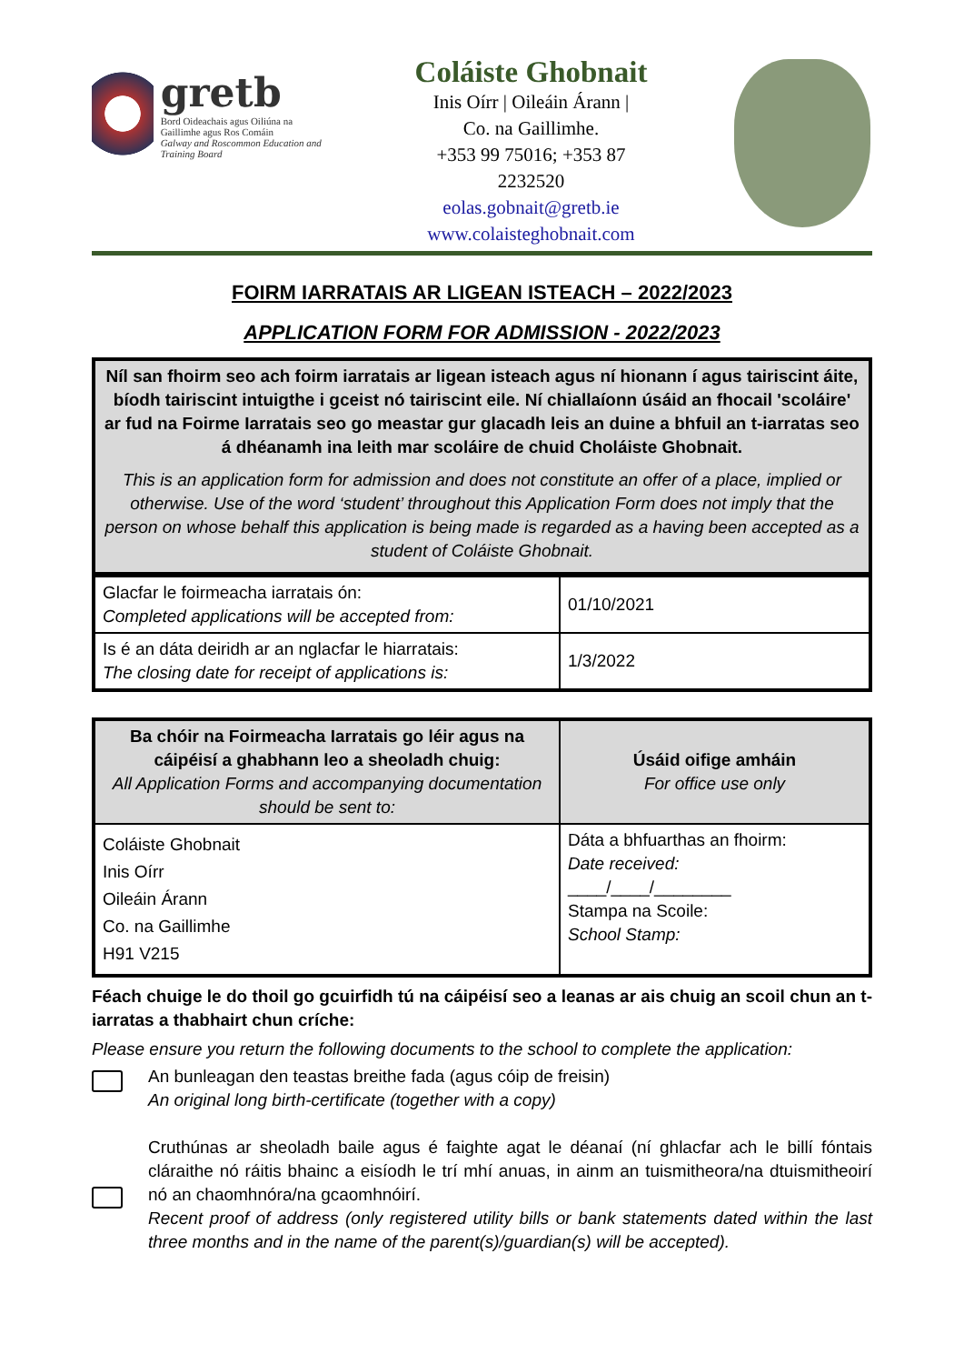gretb
Bord Oideachais agus Oiliúna na Gaillimhe agus Ros Comáin
Galway and Roscommon Education and Training Board
Coláiste Ghobnait
Inis Oírr | Oileáin Árann |
Co. na Gaillimhe.
+353 99 75016; +353 87 2232520
eolas.gobnait@gretb.ie
www.colaisteghobnait.com
FOIRM IARRATAIS AR LIGEAN ISTEACH – 2022/2023
APPLICATION FORM FOR ADMISSION - 2022/2023
Níl san fhoirm seo ach foirm iarratais ar ligean isteach agus ní hionann í agus tairiscint áite, bíodh tairiscint intuigthe i gceist nó tairiscint eile. Ní chiallaíonn úsáid an fhocail 'scoláire' ar fud na Foirme Iarratais seo go meastar gur glacadh leis an duine a bhfuil an t-iarratas seo á dhéanamh ina leith mar scoláire de chuid Choláiste Ghobnait.
This is an application form for admission and does not constitute an offer of a place, implied or otherwise. Use of the word ‘student’ throughout this Application Form does not imply that the person on whose behalf this application is being made is regarded as a having been accepted as a student of Coláiste Ghobnait.
| Glacfar le foirmeacha iarratais ón: Completed applications will be accepted from: | 01/10/2021 |
| Is é an dáta deiridh ar an nglacfar le hiarratais: The closing date for receipt of applications is: | 1/3/2022 |
| Ba chóir na Foirmeacha Iarratais go léir agus na cáipéisí a ghabhann leo a sheoladh chuig: All Application Forms and accompanying documentation should be sent to: | Úsáid oifige amháin For office use only |
| --- | --- |
| Coláiste Ghobnait Inis Oírr Oileáin Árann Co. na Gaillimhe H91 V215 | Dáta a bhfuarthas an fhoirm: Date received: ____/____/________ Stampa na Scoile: School Stamp: |
Féach chuige le do thoil go gcuirfidh tú na cáipéisí seo a leanas ar ais chuig an scoil chun an t-iarratas a thabhairt chun críche:
Please ensure you return the following documents to the school to complete the application:
An bunleagan den teastas breithe fada (agus cóip de freisin)
An original long birth-certificate (together with a copy)
Cruthúnas ar sheoladh baile agus é faighte agat le déanaí (ní ghlacfar ach le billí fóntais cláraithe nó ráitis bhainc a eisíodh le trí mhí anuas, in ainm an tuismitheora/na dtuismitheoirí nó an chaomhnóra/na gcaomhnóirí.
Recent proof of address (only registered utility bills or bank statements dated within the last three months and in the name of the parent(s)/guardian(s) will be accepted).